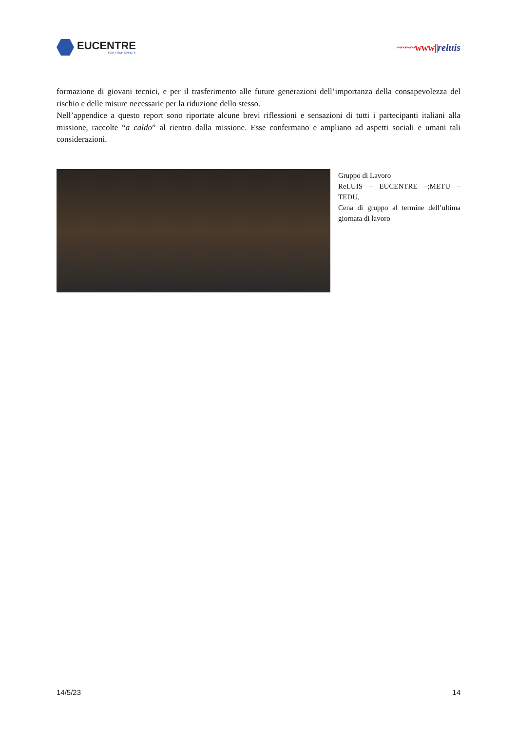EUCENTRE
FOR YOUR SAFETY.
~~~~www||reluis
formazione di giovani tecnici, e per il trasferimento alle future generazioni dell’importanza della consapevolezza del rischio e delle misure necessarie per la riduzione dello stesso.
Nell’appendice a questo report sono riportate alcune brevi riflessioni e sensazioni di tutti i partecipanti italiani alla missione, raccolte “a caldo” al rientro dalla missione. Esse confermano e ampliano ad aspetti sociali e umani tali considerazioni.
Gruppo di Lavoro
ReLUIS – EUCENTRE –;METU – TEDU,
Cena di gruppo al termine dell’ultima giornata di lavoro
14/5/23 14